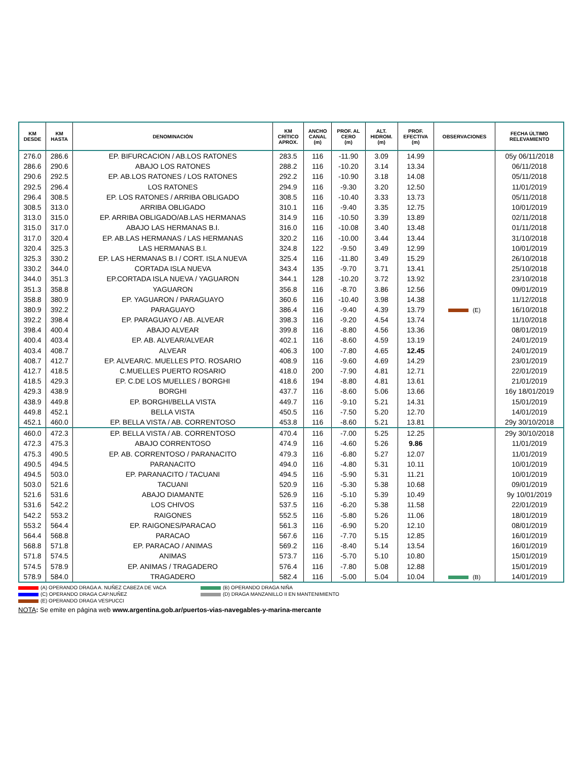| KM DESDE | KM HASTA | DENOMINACIÓN | KM CRÍTICO APROX. | ANCHO CANAL (m) | PROF. AL CERO (m) | ALT. HIDROM. (m) | PROF. EFECTIVA (m) | OBSERVACIONES | FECHA ÚLTIMO RELEVAMIENTO |
| --- | --- | --- | --- | --- | --- | --- | --- | --- | --- |
| 276.0 | 286.6 | EP. BIFURCACION / AB.LOS RATONES | 283.5 | 116 | -11.90 | 3.09 | 14.99 | | 05y 06/11/2018 |
| 286.6 | 290.6 | ABAJO LOS RATONES | 288.2 | 116 | -10.20 | 3.14 | 13.34 | | 06/11/2018 |
| 290.6 | 292.5 | EP. AB.LOS RATONES / LOS RATONES | 292.2 | 116 | -10.90 | 3.18 | 14.08 | | 05/11/2018 |
| 292.5 | 296.4 | LOS RATONES | 294.9 | 116 | -9.30 | 3.20 | 12.50 | | 11/01/2019 |
| 296.4 | 308.5 | EP. LOS RATONES / ARRIBA OBLIGADO | 308.5 | 116 | -10.40 | 3.33 | 13.73 | | 05/11/2018 |
| 308.5 | 313.0 | ARRIBA OBLIGADO | 310.1 | 116 | -9.40 | 3.35 | 12.75 | | 10/01/2019 |
| 313.0 | 315.0 | EP. ARRIBA OBLIGADO/AB.LAS HERMANAS | 314.9 | 116 | -10.50 | 3.39 | 13.89 | | 02/11/2018 |
| 315.0 | 317.0 | ABAJO LAS HERMANAS B.I. | 316.0 | 116 | -10.08 | 3.40 | 13.48 | | 01/11/2018 |
| 317.0 | 320.4 | EP. AB.LAS HERMANAS / LAS HERMANAS | 320.2 | 116 | -10.00 | 3.44 | 13.44 | | 31/10/2018 |
| 320.4 | 325.3 | LAS HERMANAS B.I. | 324.8 | 122 | -9.50 | 3.49 | 12.99 | | 10/01/2019 |
| 325.3 | 330.2 | EP. LAS HERMANAS B.I / CORT. ISLA NUEVA | 325.4 | 116 | -11.80 | 3.49 | 15.29 | | 26/10/2018 |
| 330.2 | 344.0 | CORTADA ISLA NUEVA | 343.4 | 135 | -9.70 | 3.71 | 13.41 | | 25/10/2018 |
| 344.0 | 351.3 | EP.CORTADA ISLA NUEVA / YAGUARON | 344.1 | 128 | -10.20 | 3.72 | 13.92 | | 23/10/2018 |
| 351.3 | 358.8 | YAGUARON | 356.8 | 116 | -8.70 | 3.86 | 12.56 | | 09/01/2019 |
| 358.8 | 380.9 | EP. YAGUARON / PARAGUAYO | 360.6 | 116 | -10.40 | 3.98 | 14.38 | | 11/12/2018 |
| 380.9 | 392.2 | PARAGUAYO | 386.4 | 116 | -9.40 | 4.39 | 13.79 | (E) | 16/10/2018 |
| 392.2 | 398.4 | EP. PARAGUAYO / AB. ALVEAR | 398.3 | 116 | -9.20 | 4.54 | 13.74 | | 11/10/2018 |
| 398.4 | 400.4 | ABAJO ALVEAR | 399.8 | 116 | -8.80 | 4.56 | 13.36 | | 08/01/2019 |
| 400.4 | 403.4 | EP. AB. ALVEAR/ALVEAR | 402.1 | 116 | -8.60 | 4.59 | 13.19 | | 24/01/2019 |
| 403.4 | 408.7 | ALVEAR | 406.3 | 100 | -7.80 | 4.65 | 12.45 | | 24/01/2019 |
| 408.7 | 412.7 | EP. ALVEAR/C. MUELLES PTO. ROSARIO | 408.9 | 116 | -9.60 | 4.69 | 14.29 | | 23/01/2019 |
| 412.7 | 418.5 | C.MUELLES PUERTO ROSARIO | 418.0 | 200 | -7.90 | 4.81 | 12.71 | | 22/01/2019 |
| 418.5 | 429.3 | EP. C.DE LOS MUELLES / BORGHI | 418.6 | 194 | -8.80 | 4.81 | 13.61 | | 21/01/2019 |
| 429.3 | 438.9 | BORGHI | 437.7 | 116 | -8.60 | 5.06 | 13.66 | | 16y 18/01/2019 |
| 438.9 | 449.8 | EP. BORGHI/BELLA VISTA | 449.7 | 116 | -9.10 | 5.21 | 14.31 | | 15/01/2019 |
| 449.8 | 452.1 | BELLA VISTA | 450.5 | 116 | -7.50 | 5.20 | 12.70 | | 14/01/2019 |
| 452.1 | 460.0 | EP. BELLA VISTA / AB. CORRENTOSO | 453.8 | 116 | -8.60 | 5.21 | 13.81 | | 29y 30/10/2018 |
| 460.0 | 472.3 | EP. BELLA VISTA / AB. CORRENTOSO | 470.4 | 116 | -7.00 | 5.25 | 12.25 | | 29y 30/10/2018 |
| 472.3 | 475.3 | ABAJO CORRENTOSO | 474.9 | 116 | -4.60 | 5.26 | 9.86 | | 11/01/2019 |
| 475.3 | 490.5 | EP. AB. CORRENTOSO / PARANACITO | 479.3 | 116 | -6.80 | 5.27 | 12.07 | | 11/01/2019 |
| 490.5 | 494.5 | PARANACITO | 494.0 | 116 | -4.80 | 5.31 | 10.11 | | 10/01/2019 |
| 494.5 | 503.0 | EP. PARANACITO / TACUANI | 494.5 | 116 | -5.90 | 5.31 | 11.21 | | 10/01/2019 |
| 503.0 | 521.6 | TACUANI | 520.9 | 116 | -5.30 | 5.38 | 10.68 | | 09/01/2019 |
| 521.6 | 531.6 | ABAJO DIAMANTE | 526.9 | 116 | -5.10 | 5.39 | 10.49 | | 9y 10/01/2019 |
| 531.6 | 542.2 | LOS CHIVOS | 537.5 | 116 | -6.20 | 5.38 | 11.58 | | 22/01/2019 |
| 542.2 | 553.2 | RAIGONES | 552.5 | 116 | -5.80 | 5.26 | 11.06 | | 18/01/2019 |
| 553.2 | 564.4 | EP. RAIGONES/PARACAO | 561.3 | 116 | -6.90 | 5.20 | 12.10 | | 08/01/2019 |
| 564.4 | 568.8 | PARACAO | 567.6 | 116 | -7.70 | 5.15 | 12.85 | | 16/01/2019 |
| 568.8 | 571.8 | EP. PARACAO / ANIMAS | 569.2 | 116 | -8.40 | 5.14 | 13.54 | | 16/01/2019 |
| 571.8 | 574.5 | ANIMAS | 573.7 | 116 | -5.70 | 5.10 | 10.80 | | 15/01/2019 |
| 574.5 | 578.9 | EP. ANIMAS / TRAGADERO | 576.4 | 116 | -7.80 | 5.08 | 12.88 | | 15/01/2019 |
| 578.9 | 584.0 | TRAGADERO | 582.4 | 116 | -5.00 | 5.04 | 10.04 | (B) | 14/01/2019 |
(A) OPERANDO DRAGA A. NUÑEZ CABEZA DE VACA (B) OPERANDO DRAGA NIÑA (C) OPERANDO DRAGA CAP.NUÑEZ (D) DRAGA MANZANILLO II EN MANTENIMIENTO (E) OPERANDO DRAGA VESPUCCI
NOTA: Se emite en página web www.argentina.gob.ar/puertos-vias-navegables-y-marina-mercante